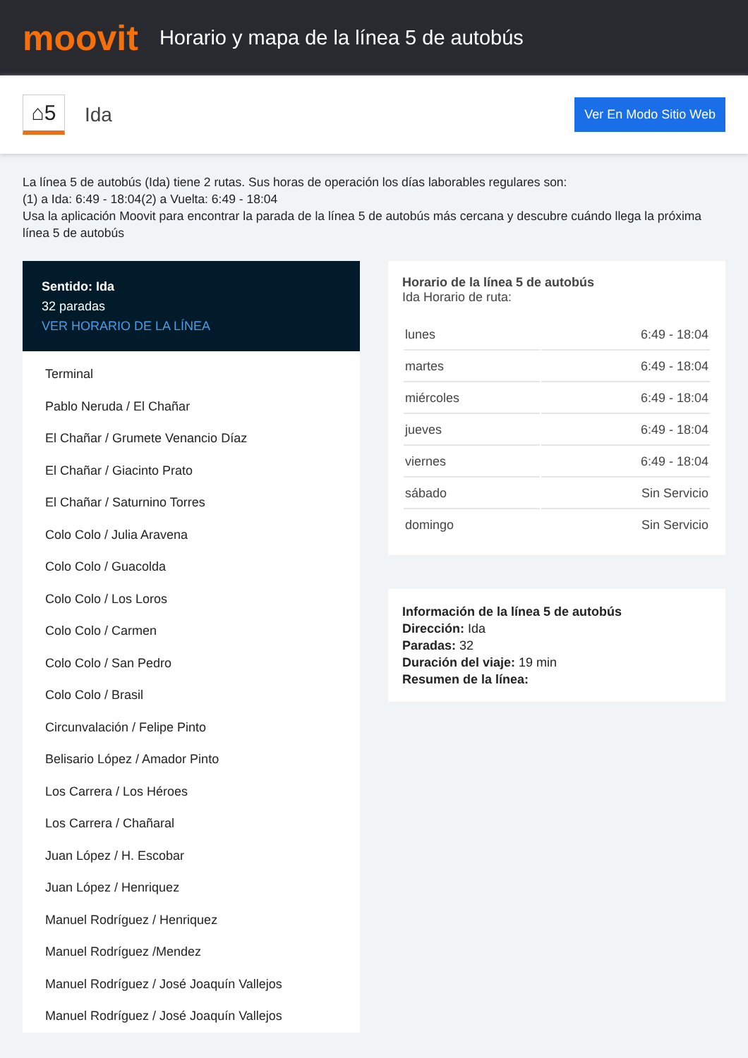moovit
Horario y mapa de la línea 5 de autobús
⌂5
Ida
Ver En Modo Sitio Web
La línea 5 de autobús (Ida) tiene 2 rutas. Sus horas de operación los días laborables regulares son:
(1) a Ida: 6:49 - 18:04(2) a Vuelta: 6:49 - 18:04
Usa la aplicación Moovit para encontrar la parada de la línea 5 de autobús más cercana y descubre cuándo llega la próxima línea 5 de autobús
Sentido: Ida
32 paradas
VER HORARIO DE LA LÍNEA
Terminal
Pablo Neruda / El Chañar
El Chañar / Grumete Venancio Díaz
El Chañar / Giacinto Prato
El Chañar / Saturnino Torres
Colo Colo / Julia Aravena
Colo Colo / Guacolda
Colo Colo / Los Loros
Colo Colo / Carmen
Colo Colo / San Pedro
Colo Colo / Brasil
Circunvalación / Felipe Pinto
Belisario López / Amador Pinto
Los Carrera / Los Héroes
Los Carrera / Chañaral
Juan López / H. Escobar
Juan López / Henriquez
Manuel Rodríguez / Henriquez
Manuel Rodríguez /Mendez
Manuel Rodríguez / José Joaquín Vallejos
Manuel Rodríguez / José Joaquín Vallejos
Horario de la línea 5 de autobús
Ida Horario de ruta:
| lunes | 6:49 - 18:04 |
| martes | 6:49 - 18:04 |
| miércoles | 6:49 - 18:04 |
| jueves | 6:49 - 18:04 |
| viernes | 6:49 - 18:04 |
| sábado | Sin Servicio |
| domingo | Sin Servicio |
Información de la línea 5 de autobús
Dirección: Ida
Paradas: 32
Duración del viaje: 19 min
Resumen de la línea: